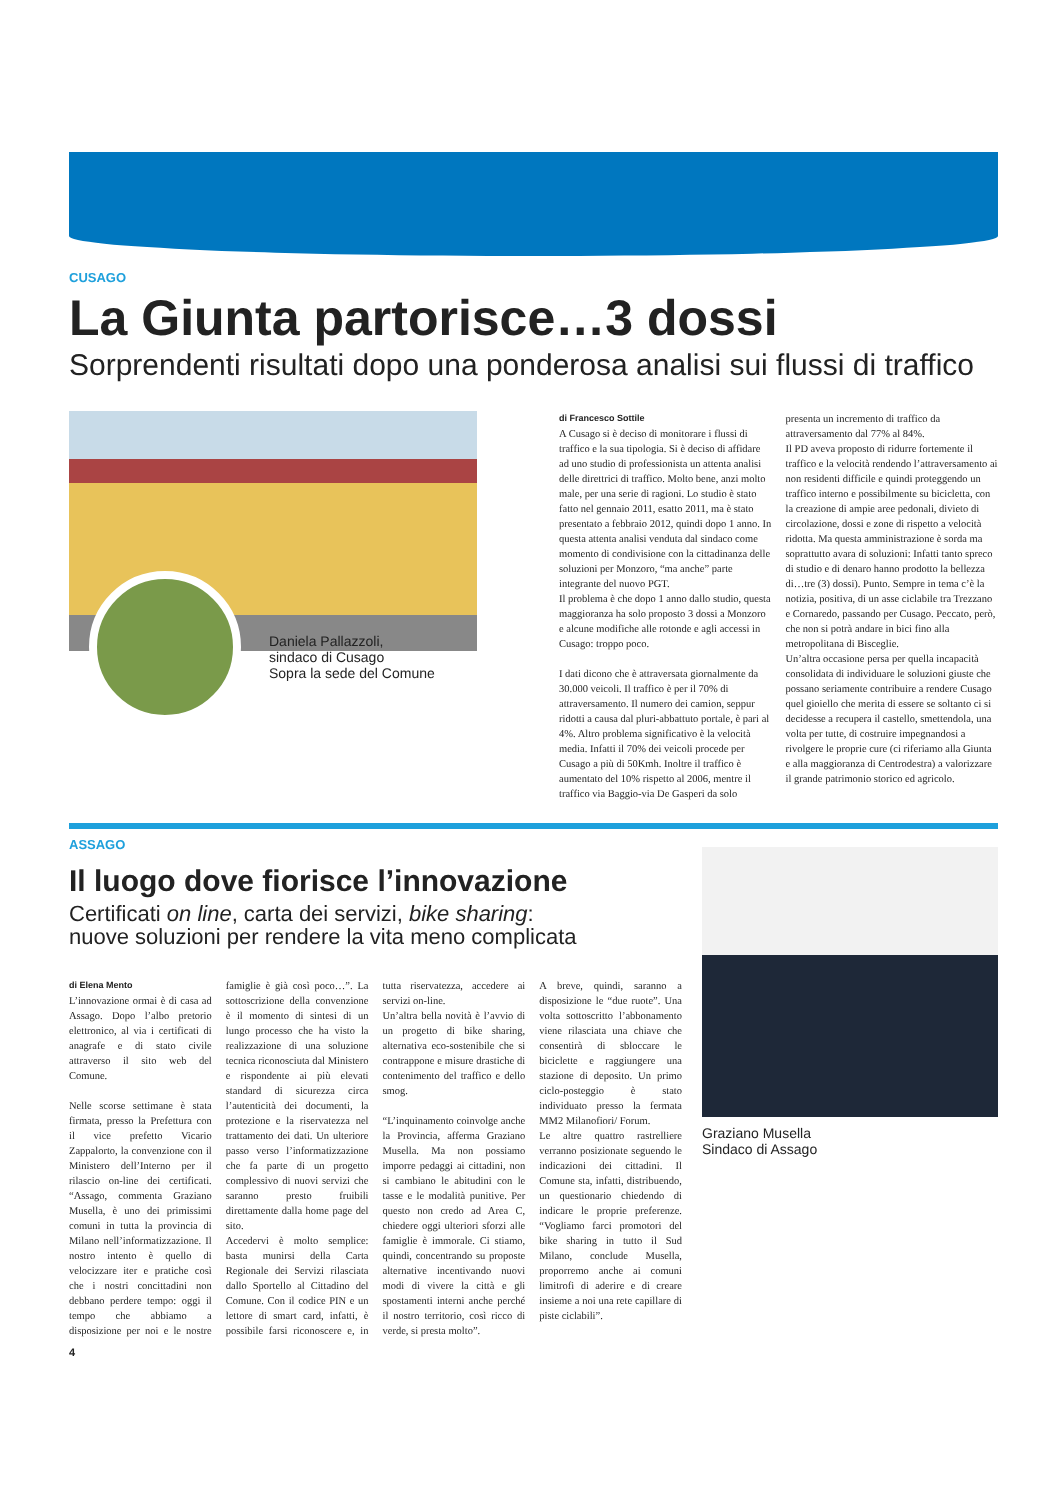CUSAGO
La Giunta partorisce…3 dossi
Sorprendenti risultati dopo una ponderosa analisi sui flussi di traffico
Daniela Pallazzoli,
sindaco di Cusago
Sopra la sede del Comune
di Francesco Sottile
A Cusago si è deciso di monitorare i flussi di traffico e la sua tipologia. Si è deciso di affidare ad uno studio di professionista un attenta analisi delle direttrici di traffico. Molto bene, anzi molto male, per una serie di ragioni. Lo studio è stato fatto nel gennaio 2011, esatto 2011, ma è stato presentato a febbraio 2012, quindi dopo 1 anno. In questa attenta analisi venduta dal sindaco come momento di condivisione con la cittadinanza delle soluzioni per Monzoro, “ma anche” parte integrante del nuovo PGT.
Il problema è che dopo 1 anno dallo studio, questa maggioranza ha solo proposto 3 dossi a Monzoro e alcune modifiche alle rotonde e agli accessi in Cusago: troppo poco.
I dati dicono che è attraversata giornalmente da 30.000 veicoli. Il traffico è per il 70% di attraversamento. Il numero dei camion, seppur ridotti a causa dal pluri-abbattuto portale, è pari al 4%. Altro problema significativo è la velocità media. Infatti il 70% dei veicoli procede per Cusago a più di 50Kmh. Inoltre il traffico è aumentato del 10% rispetto al 2006, mentre il traffico via Baggio-via De Gasperi da solo presenta un incremento di traffico da attraversamento dal 77% al 84%.
Il PD aveva proposto di ridurre fortemente il traffico e la velocità rendendo l’attraversamento ai non residenti difficile e quindi proteggendo un traffico interno e possibilmente su bicicletta, con la creazione di ampie aree pedonali, divieto di circolazione, dossi e zone di rispetto a velocità ridotta. Ma questa amministrazione è sorda ma soprattutto avara di soluzioni: Infatti tanto spreco di studio e di denaro hanno prodotto la bellezza di…tre (3) dossi). Punto. Sempre in tema c’è la notizia, positiva, di un asse ciclabile tra Trezzano e Cornaredo, passando per Cusago. Peccato, però, che non si potrà andare in bici fino alla metropolitana di Bisceglie.
Un’altra occasione persa per quella incapacità consolidata di individuare le soluzioni giuste che possano seriamente contribuire a rendere Cusago quel gioiello che merita di essere se soltanto ci si decidesse a recupera il castello, smettendola, una volta per tutte, di costruire impegnandosi a rivolgere le proprie cure (ci riferiamo alla Giunta e alla maggioranza di Centrodestra) a valorizzare il grande patrimonio storico ed agricolo.
ASSAGO
Il luogo dove fiorisce l’innovazione
Certificati on line, carta dei servizi, bike sharing:
nuove soluzioni per rendere la vita meno complicata
di Elena Mento
L’innovazione ormai è di casa ad Assago. Dopo l’albo pretorio elettronico, al via i certificati di anagrafe e di stato civile attraverso il sito web del Comune.
Nelle scorse settimane è stata firmata, presso la Prefettura con il vice prefetto Vicario Zappalorto, la convenzione con il Ministero dell’Interno per il rilascio on-line dei certificati. “Assago, commenta Graziano Musella, è uno dei primissimi comuni in tutta la provincia di Milano nell’informatizzazione. Il nostro intento è quello di velocizzare iter e pratiche così che i nostri concittadini non debbano perdere tempo: oggi il tempo che abbiamo a disposizione per noi e le nostre famiglie è già così poco…”. La sottoscrizione della convenzione è il momento di sintesi di un lungo processo che ha visto la realizzazione di una soluzione tecnica riconosciuta dal Ministero e rispondente ai più elevati standard di sicurezza circa l’autenticità dei documenti, la protezione e la riservatezza nel trattamento dei dati. Un ulteriore passo verso l’informatizzazione che fa parte di un progetto complessivo di nuovi servizi che saranno presto fruibili direttamente dalla home page del sito.
Accedervi è molto semplice: basta munirsi della Carta Regionale dei Servizi rilasciata dallo Sportello al Cittadino del Comune. Con il codice PIN e un lettore di smart card, infatti, è possibile farsi riconoscere e, in tutta riservatezza, accedere ai servizi on-line.
Un’altra bella novità è l’avvio di un progetto di bike sharing, alternativa eco-sostenibile che si contrappone e misure drastiche di contenimento del traffico e dello smog.
“L’inquinamento coinvolge anche la Provincia, afferma Graziano Musella. Ma non possiamo imporre pedaggi ai cittadini, non si cambiano le abitudini con le tasse e le modalità punitive. Per questo non credo ad Area C, chiedere oggi ulteriori sforzi alle famiglie è immorale. Ci stiamo, quindi, concentrando su proposte alternative incentivando nuovi modi di vivere la città e gli spostamenti interni anche perché il nostro territorio, così ricco di verde, si presta molto”.
A breve, quindi, saranno a disposizione le “due ruote”. Una volta sottoscritto l’abbonamento viene rilasciata una chiave che consentirà di sbloccare le biciclette e raggiungere una stazione di deposito. Un primo ciclo-posteggio è stato individuato presso la fermata MM2 Milanofiori/ Forum.
Le altre quattro rastrelliere verranno posizionate seguendo le indicazioni dei cittadini. Il Comune sta, infatti, distribuendo, un questionario chiedendo di indicare le proprie preferenze. “Vogliamo farci promotori del bike sharing in tutto il Sud Milano, conclude Musella, proporremo anche ai comuni limitrofi di aderire e di creare insieme a noi una rete capillare di piste ciclabili”.
4
Graziano Musella
Sindaco di Assago